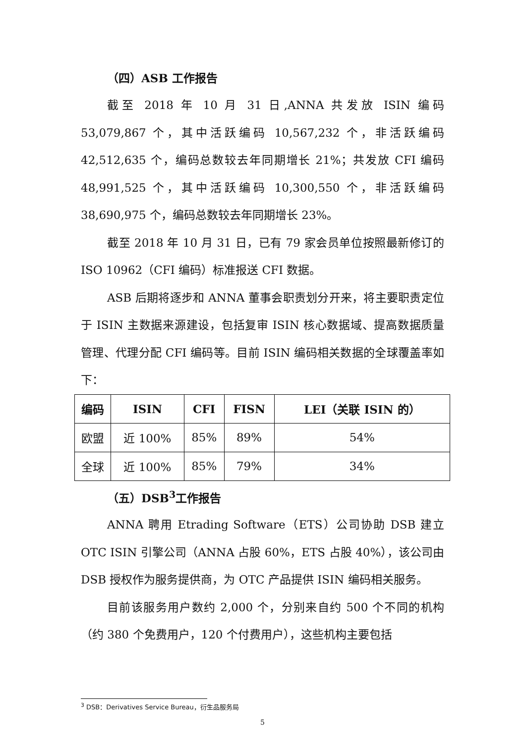（四）ASB 工作报告
截至 2018 年 10 月 31 日,ANNA 共发放 ISIN 编码 53,079,867 个，其中活跃编码 10,567,232 个，非活跃编码 42,512,635 个，编码总数较去年同期增长 21%；共发放 CFI 编码 48,991,525 个，其中活跃编码 10,300,550 个，非活跃编码 38,690,975 个，编码总数较去年同期增长 23%。
截至 2018 年 10 月 31 日，已有 79 家会员单位按照最新修订的 ISO 10962（CFI 编码）标准报送 CFI 数据。
ASB 后期将逐步和 ANNA 董事会职责划分开来，将主要职责定位于 ISIN 主数据来源建设，包括复审 ISIN 核心数据域、提高数据质量管理、代理分配 CFI 编码等。目前 ISIN 编码相关数据的全球覆盖率如下：
| 编码 | ISIN | CFI | FISN | LEI（关联 ISIN 的） |
| --- | --- | --- | --- | --- |
| 欧盟 | 近 100% | 85% | 89% | 54% |
| 全球 | 近 100% | 85% | 79% | 34% |
（五）DSB<sup>3</sup>工作报告
ANNA 聘用 Etrading Software（ETS）公司协助 DSB 建立 OTC ISIN 引擎公司（ANNA 占股 60%，ETS 占股 40%），该公司由 DSB 授权作为服务提供商，为 OTC 产品提供 ISIN 编码相关服务。
目前该服务用户数约 2,000 个，分别来自约 500 个不同的机构（约 380 个免费用户，120 个付费用户），这些机构主要包括
<sup>3</sup> DSB：Derivatives Service Bureau，衍生品服务局
5